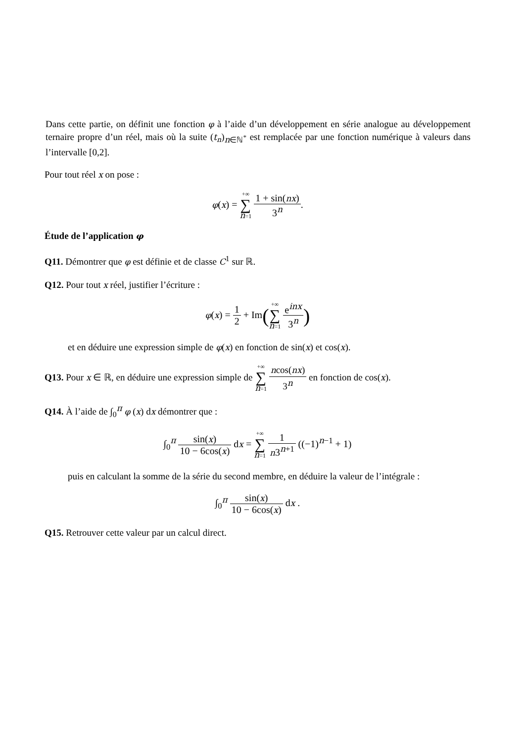Dans cette partie, on définit une fonction φ à l’aide d’un développement en série analogue au développement ternaire propre d’un réel, mais où la suite (t<sub>n</sub>)<sub>n∈ℕ<sup>*</sup></sub> est remplacée par une fonction numérique à valeurs dans l’intervalle [0,2].
Pour tout réel x on pose :
φ(x) = +∞ ∑ n=1 1 + sin(nx) 3<sup>n</sup>.
Étude de l’application φ
Q11. Démontrer que φ est définie et de classe C<sup>1</sup> sur ℝ.
Q12. Pour tout x réel, justifier l’écriture :
φ(x) = 1 2 + Im(+∞ ∑ n=1 e<sup>inx</sup> 3<sup>n</sup>)
et en déduire une expression simple de φ(x) en fonction de sin(x) et cos(x).
Q13. Pour x ∈ ℝ, en déduire une expression simple de +∞ ∑ n=1 ncos(nx) 3<sup>n</sup> en fonction de cos(x).
Q14. À l’aide de ∫<sub>0</sub><sup>π</sup> φ (x) dx démontrer que :
∫<sub>0</sub><sup>π</sup> sin(x) 10 − 6cos(x) dx = +∞ ∑ n=1 1 n3<sup>n+1</sup> ((−1)<sup>n−1</sup> + 1)
puis en calculant la somme de la série du second membre, en déduire la valeur de l’intégrale :
∫<sub>0</sub><sup>π</sup> sin(x) 10 − 6cos(x) dx .
Q15. Retrouver cette valeur par un calcul direct.